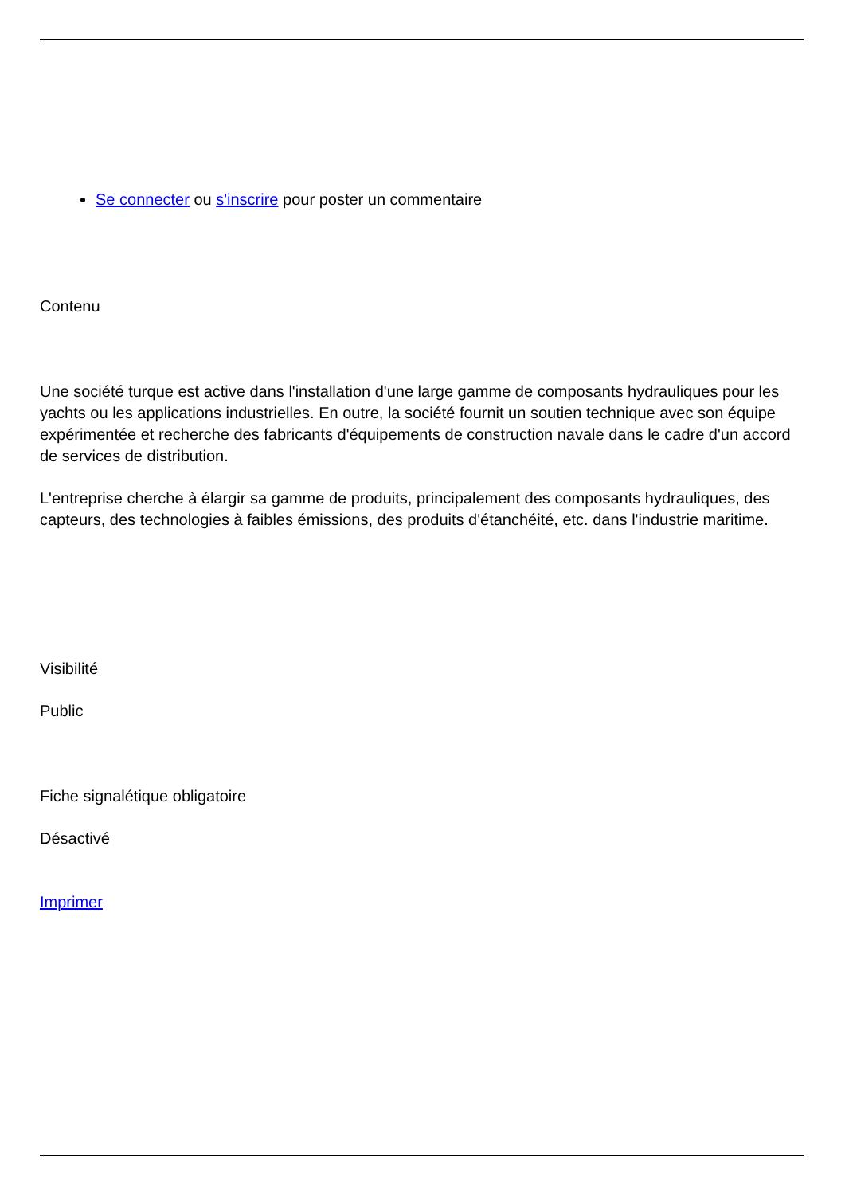Se connecter ou s'inscrire pour poster un commentaire
Contenu
Une société turque est active dans l'installation d'une large gamme de composants hydrauliques pour les yachts ou les applications industrielles. En outre, la société fournit un soutien technique avec son équipe expérimentée et recherche des fabricants d'équipements de construction navale dans le cadre d'un accord de services de distribution.
L'entreprise cherche à élargir sa gamme de produits, principalement des composants hydrauliques, des capteurs, des technologies à faibles émissions, des produits d'étanchéité, etc. dans l'industrie maritime.
Visibilité
Public
Fiche signalétique obligatoire
Désactivé
Imprimer